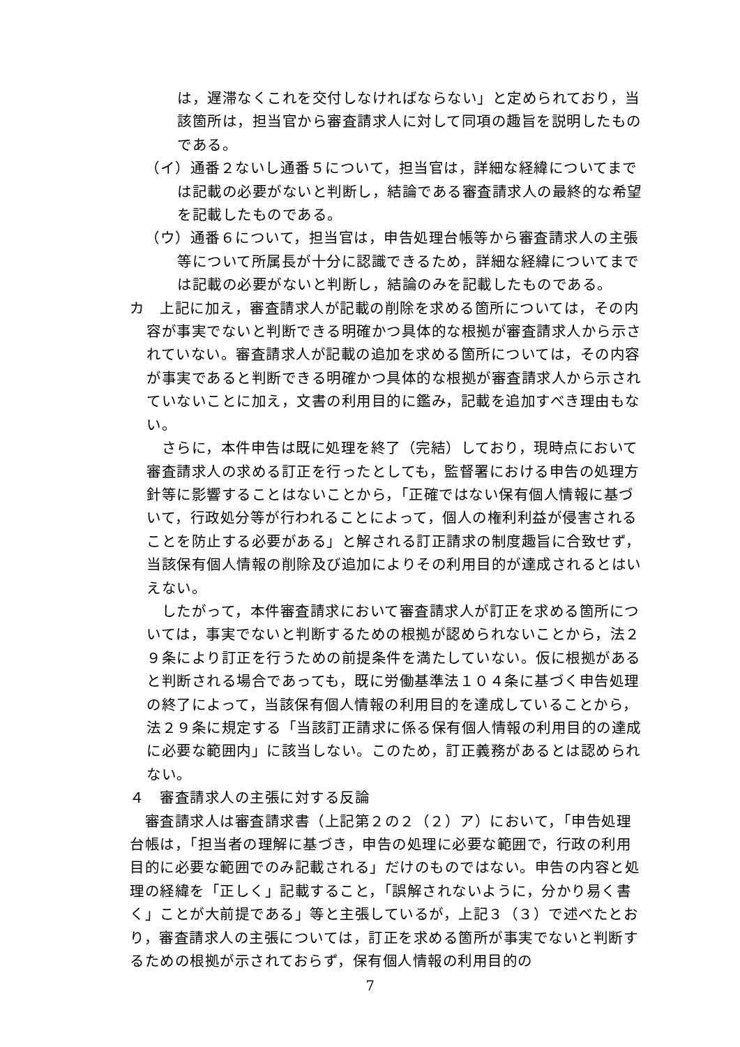は，遅滞なくこれを交付しなければならない」と定められており，当該箇所は，担当官から審査請求人に対して同項の趣旨を説明したものである。
（イ）通番２ないし通番５について，担当官は，詳細な経緯についてまでは記載の必要がないと判断し，結論である審査請求人の最終的な希望を記載したものである。
（ウ）通番６について，担当官は，申告処理台帳等から審査請求人の主張等について所属長が十分に認識できるため，詳細な経緯についてまでは記載の必要がないと判断し，結論のみを記載したものである。
カ　上記に加え，審査請求人が記載の削除を求める箇所については，その内容が事実でないと判断できる明確かつ具体的な根拠が審査請求人から示されていない。審査請求人が記載の追加を求める箇所については，その内容が事実であると判断できる明確かつ具体的な根拠が審査請求人から示されていないことに加え，文書の利用目的に鑑み，記載を追加すべき理由もない。
　さらに，本件申告は既に処理を終了（完結）しており，現時点において審査請求人の求める訂正を行ったとしても，監督署における申告の処理方針等に影響することはないことから，「正確ではない保有個人情報に基づいて，行政処分等が行われることによって，個人の権利利益が侵害されることを防止する必要がある」と解される訂正請求の制度趣旨に合致せず，当該保有個人情報の削除及び追加によりその利用目的が達成されるとはいえない。
　したがって，本件審査請求において審査請求人が訂正を求める箇所については，事実でないと判断するための根拠が認められないことから，法２９条により訂正を行うための前提条件を満たしていない。仮に根拠があると判断される場合であっても，既に労働基準法１０４条に基づく申告処理の終了によって，当該保有個人情報の利用目的を達成していることから，法２９条に規定する「当該訂正請求に係る保有個人情報の利用目的の達成に必要な範囲内」に該当しない。このため，訂正義務があるとは認められない。
４　審査請求人の主張に対する反論
　審査請求人は審査請求書（上記第２の２（２）ア）において，「申告処理台帳は，「担当者の理解に基づき，申告の処理に必要な範囲で，行政の利用目的に必要な範囲でのみ記載される」だけのものではない。申告の内容と処理の経緯を「正しく」記載すること，「誤解されないように，分かり易く書く」ことが大前提である」等と主張しているが，上記３（３）で述べたとおり，審査請求人の主張については，訂正を求める箇所が事実でないと判断するための根拠が示されておらず，保有個人情報の利用目的の
7